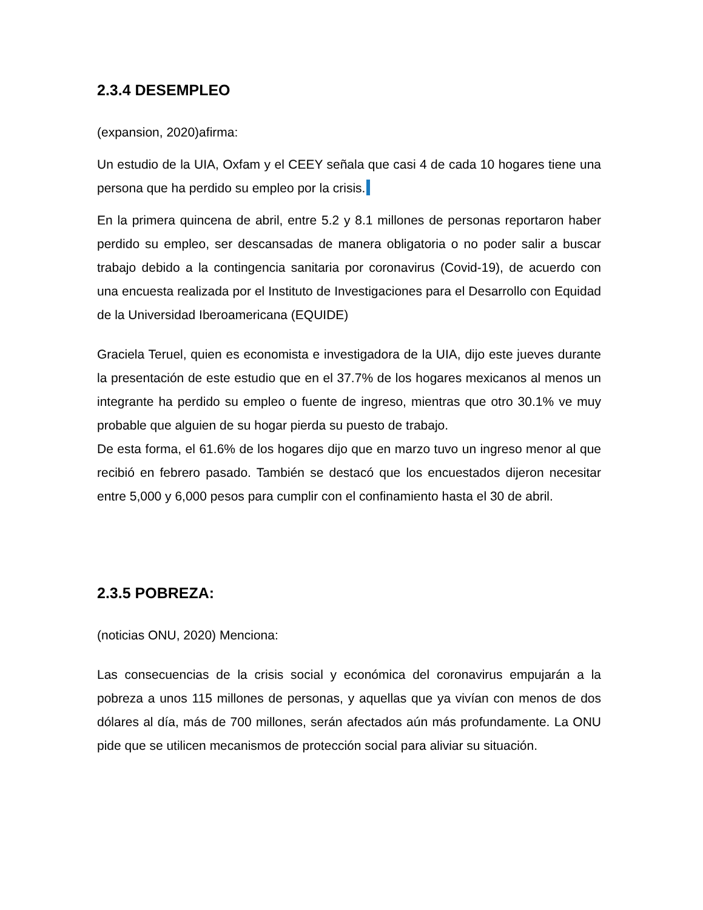2.3.4 DESEMPLEO
(expansion, 2020)afirma:
Un estudio de la UIA, Oxfam y el CEEY señala que casi 4 de cada 10 hogares tiene una persona que ha perdido su empleo por la crisis.
En la primera quincena de abril, entre 5.2 y 8.1 millones de personas reportaron haber perdido su empleo, ser descansadas de manera obligatoria o no poder salir a buscar trabajo debido a la contingencia sanitaria por coronavirus (Covid-19), de acuerdo con una encuesta realizada por el Instituto de Investigaciones para el Desarrollo con Equidad de la Universidad Iberoamericana (EQUIDE)
Graciela Teruel, quien es economista e investigadora de la UIA, dijo este jueves durante la presentación de este estudio que en el 37.7% de los hogares mexicanos al menos un integrante ha perdido su empleo o fuente de ingreso, mientras que otro 30.1% ve muy probable que alguien de su hogar pierda su puesto de trabajo.
De esta forma, el 61.6% de los hogares dijo que en marzo tuvo un ingreso menor al que recibió en febrero pasado. También se destacó que los encuestados dijeron necesitar entre 5,000 y 6,000 pesos para cumplir con el confinamiento hasta el 30 de abril.
2.3.5 POBREZA:
(noticias ONU, 2020) Menciona:
Las consecuencias de la crisis social y económica del coronavirus empujarán a la pobreza a unos 115 millones de personas, y aquellas que ya vivían con menos de dos dólares al día, más de 700 millones, serán afectados aún más profundamente. La ONU pide que se utilicen mecanismos de protección social para aliviar su situación.